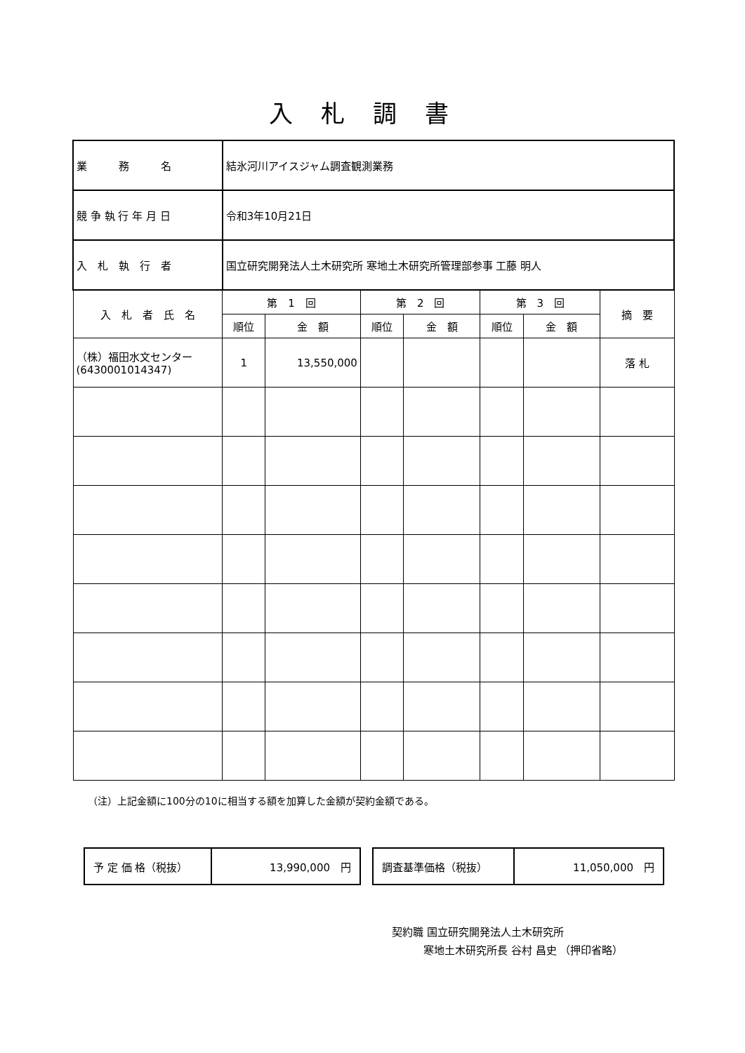入札調書
| 業 務 名 | 結氷河川アイスジャム調査観測業務 | | | | | | |
| 競 争 執 行 年 月 日 | 令和3年10月21日 | | | | | | |
| 入 札 執 行 者 | 国立研究開発法人土木研究所 寒地土木研究所管理部参事 工藤 明人 | | | | | | |
| 入 札 者 氏 名 | 第 1 回 | | 第 2 回 | | 第 3 回 | | 摘 要 |
| | 順位 | 金 額 | 順位 | 金 額 | 順位 | 金 額 | |
| （株）福田水文センター (6430001014347) | 1 | 13,550,000 | | | | | 落 札 |
（注）上記金額に100分の10に相当する額を加算した金額が契約金額である。
| 予 定 価 格（税抜） | 13,990,000 円 |
| 調査基準価格（税抜） | 11,050,000 円 |
契約職 国立研究開発法人土木研究所
　　　寒地土木研究所長 谷村 昌史 （押印省略）